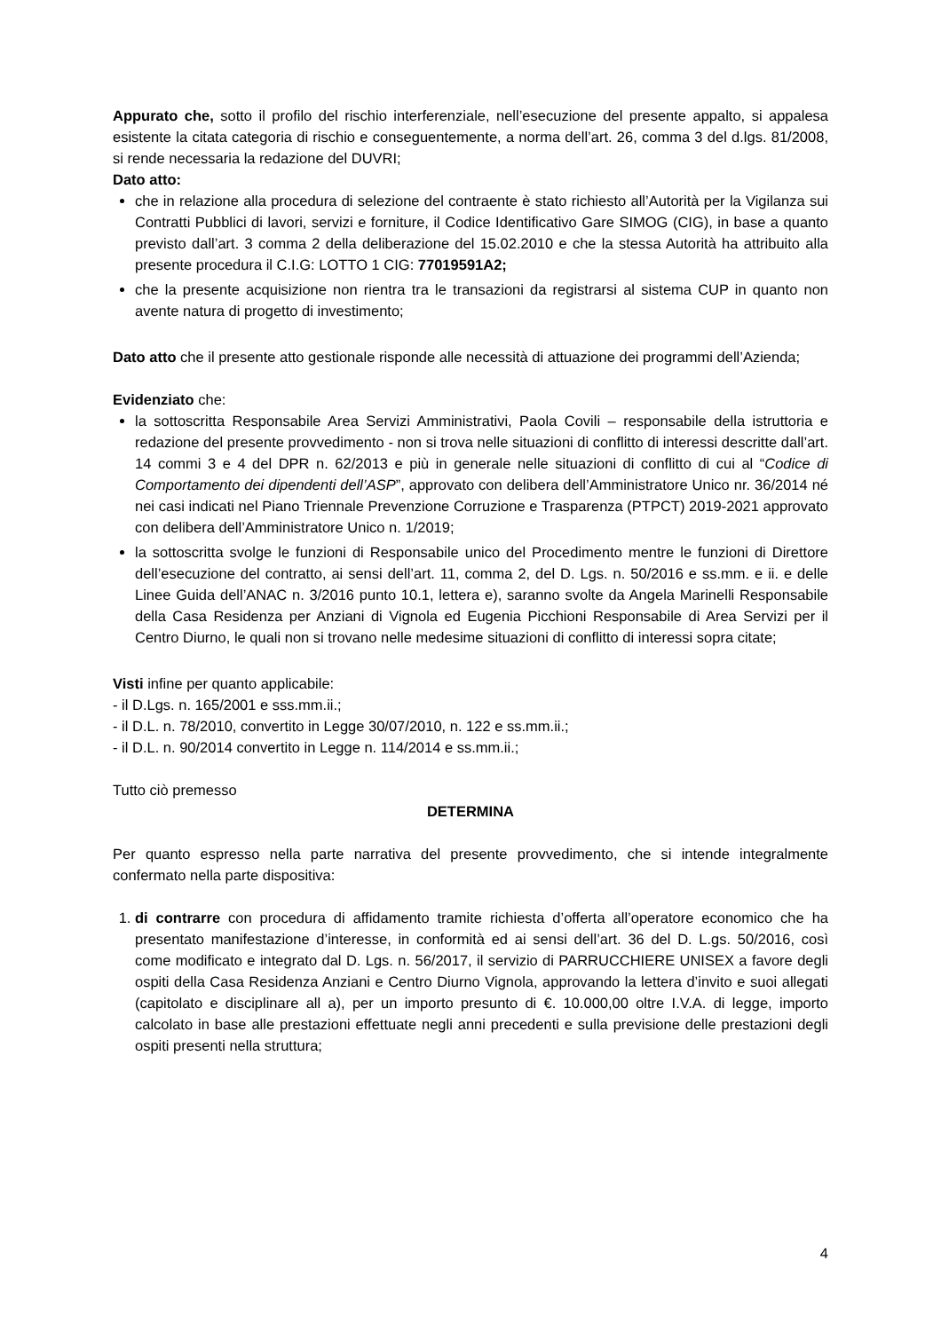Appurato che, sotto il profilo del rischio interferenziale, nell’esecuzione del presente appalto, si appalesa esistente la citata categoria di rischio e conseguentemente, a norma dell’art. 26, comma 3 del d.lgs. 81/2008, si rende necessaria la redazione del DUVRI;
Dato atto:
che in relazione alla procedura di selezione del contraente è stato richiesto all’Autorità per la Vigilanza sui Contratti Pubblici di lavori, servizi e forniture, il Codice Identificativo Gare SIMOG (CIG), in base a quanto previsto dall’art. 3 comma 2 della deliberazione del 15.02.2010 e che la stessa Autorità ha attribuito alla presente procedura il C.I.G: LOTTO 1 CIG: 77019591A2;
che la presente acquisizione non rientra tra le transazioni da registrarsi al sistema CUP in quanto non avente natura di progetto di investimento;
Dato atto che il presente atto gestionale risponde alle necessità di attuazione dei programmi dell’Azienda;
Evidenziato che:
la sottoscritta Responsabile Area Servizi Amministrativi, Paola Covili – responsabile della istruttoria e redazione del presente provvedimento - non si trova nelle situazioni di conflitto di interessi descritte dall’art. 14 commi 3 e 4 del DPR n. 62/2013 e più in generale nelle situazioni di conflitto di cui al “Codice di Comportamento dei dipendenti dell’ASP”, approvato con delibera dell’Amministratore Unico nr. 36/2014 né nei casi indicati nel Piano Triennale Prevenzione Corruzione e Trasparenza (PTPCT) 2019-2021 approvato con delibera dell’Amministratore Unico n. 1/2019;
la sottoscritta svolge le funzioni di Responsabile unico del Procedimento mentre le funzioni di Direttore dell’esecuzione del contratto, ai sensi dell’art. 11, comma 2, del D. Lgs. n. 50/2016 e ss.mm. e ii. e delle Linee Guida dell’ANAC n. 3/2016 punto 10.1, lettera e), saranno svolte da Angela Marinelli Responsabile della Casa Residenza per Anziani di Vignola ed Eugenia Picchioni Responsabile di Area Servizi per il Centro Diurno, le quali non si trovano nelle medesime situazioni di conflitto di interessi sopra citate;
Visti infine per quanto applicabile:
- il D.Lgs. n. 165/2001 e sss.mm.ii.;
- il D.L. n. 78/2010, convertito in Legge 30/07/2010, n. 122 e ss.mm.ii.;
- il D.L. n. 90/2014 convertito in Legge n. 114/2014 e ss.mm.ii.;
Tutto ciò premesso
DETERMINA
Per quanto espresso nella parte narrativa del presente provvedimento, che si intende integralmente confermato nella parte dispositiva:
1. di contrarre con procedura di affidamento tramite richiesta d’offerta all’operatore economico che ha presentato manifestazione d’interesse, in conformità ed ai sensi dell’art. 36 del D. L.gs. 50/2016, così come modificato e integrato dal D. Lgs. n. 56/2017, il servizio di PARRUCCHIERE UNISEX a favore degli ospiti della Casa Residenza Anziani e Centro Diurno Vignola, approvando la lettera d’invito e suoi allegati (capitolato e disciplinare all a), per un importo presunto di €. 10.000,00 oltre I.V.A. di legge, importo calcolato in base alle prestazioni effettuate negli anni precedenti e sulla previsione delle prestazioni degli ospiti presenti nella struttura;
4